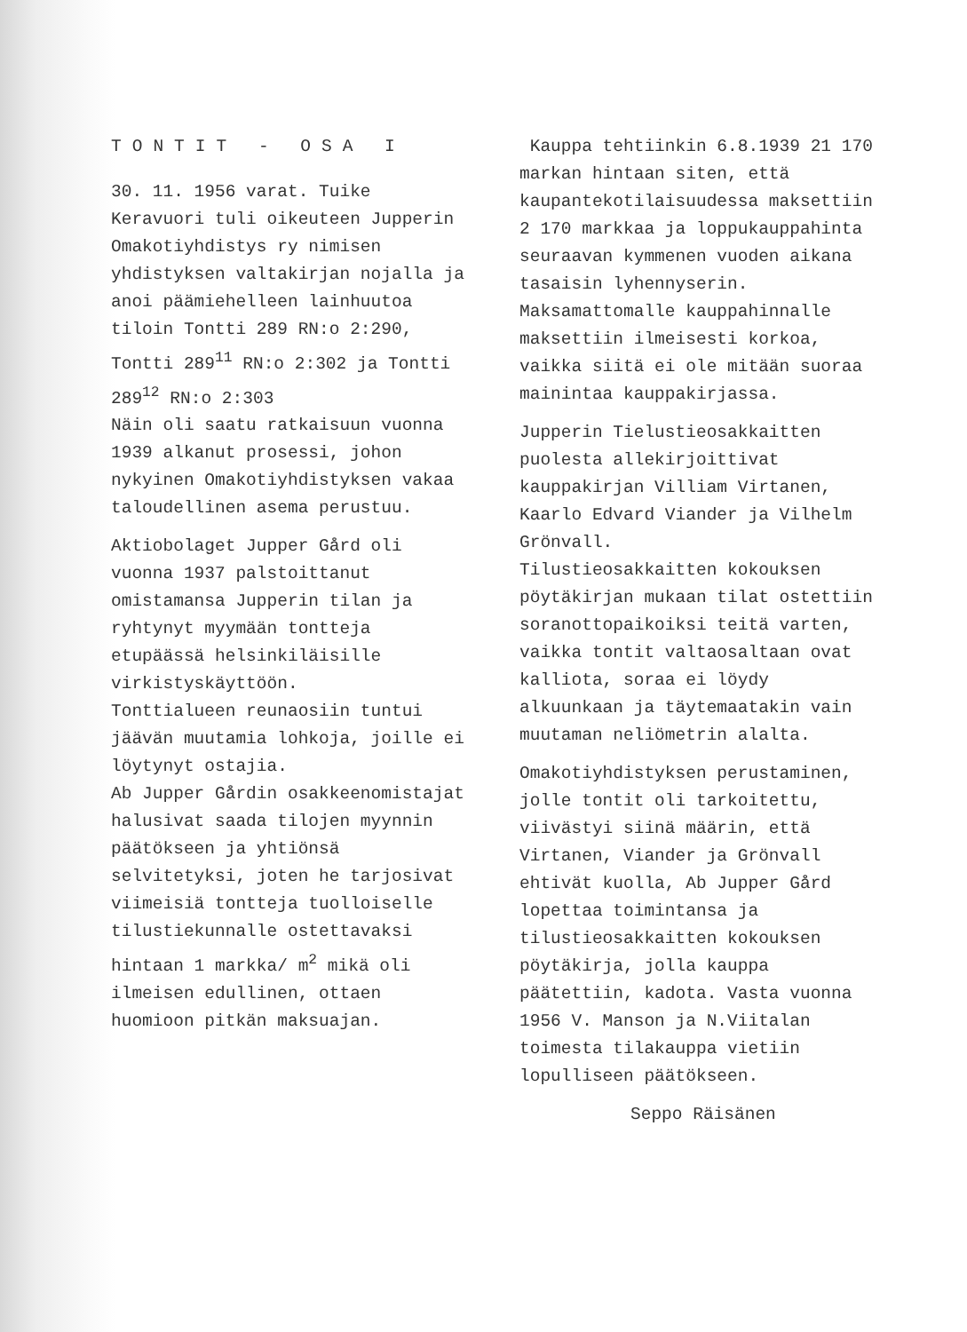TONTIT - OSA I
30. 11. 1956 varat. Tuike Keravuori tuli oikeuteen Jupperin Omakotiyhdistys ry nimisen yhdistyksen valtakirjan nojalla ja anoi päämiehelleen lainhuutoa tiloin Tontti 289 RN:o 2:290, Tontti 289<sup>11</sup> RN:o 2:302 ja Tontti 289<sup>12</sup> RN:o 2:303
Näin oli saatu ratkaisuun vuonna 1939 alkanut prosessi, johon nykyinen Omakotiyhdistyksen vakaa taloudellinen asema perustuu.
Aktiobolaget Jupper Gård oli vuonna 1937 palstoittanut omistamansa Jupperin tilan ja ryhtynyt myymään tontteja etupäässä helsinkiläisille virkistyskäyttöön.
Tonttialueen reunaosiin tuntui jäävän muutamia lohkoja, joille ei löytynyt ostajia.
Ab Jupper Gårdin osakkeenomistajat halusivat saada tilojen myynnin päätökseen ja yhtiönsä selvitetyksi, joten he tarjosivat viimeisiä tontteja tuolloiselle tilustiekunnalle ostettavaksi hintaan 1 markka/ m<sup>2</sup> mikä oli ilmeisen edullinen, ottaen huomioon pitkän maksuajan.
Kauppa tehtiinkin 6.8.1939 21 170 markan hintaan siten, että kaupantekotilaisuudessa maksettiin 2 170 markkaa ja loppukauppahinta seuraavan kymmenen vuoden aikana tasaisin lyhennyserin. Maksamattomalle kauppahinnalle maksettiin ilmeisesti korkoa, vaikka siitä ei ole mitään suoraa mainintaa kauppakirjassa.
Jupperin Tielustieosakkaitten puolesta allekirjoittivat kauppakirjan Villiam Virtanen, Kaarlo Edvard Viander ja Vilhelm Grönvall.
Tilustieosakkaitten kokouksen pöytäkirjan mukaan tilat ostettiin soranottopaikoiksi teitä varten, vaikka tontit valtaosaltaan ovat kalliota, soraa ei löydy alkuunkaan ja täytemaatakin vain muutaman neliömetrin alalta.
Omakotiyhdistyksen perustaminen, jolle tontit oli tarkoitettu, viivästyi siinä määrin, että Virtanen, Viander ja Grönvall ehtivät kuolla, Ab Jupper Gård lopettaa toimintansa ja tilustieosakkaitten kokouksen pöytäkirja, jolla kauppa päätettiin, kadota. Vasta vuonna 1956 V. Manson ja N.Viitalan toimesta tilakauppa vietiin lopulliseen päätökseen.
Seppo Räisänen